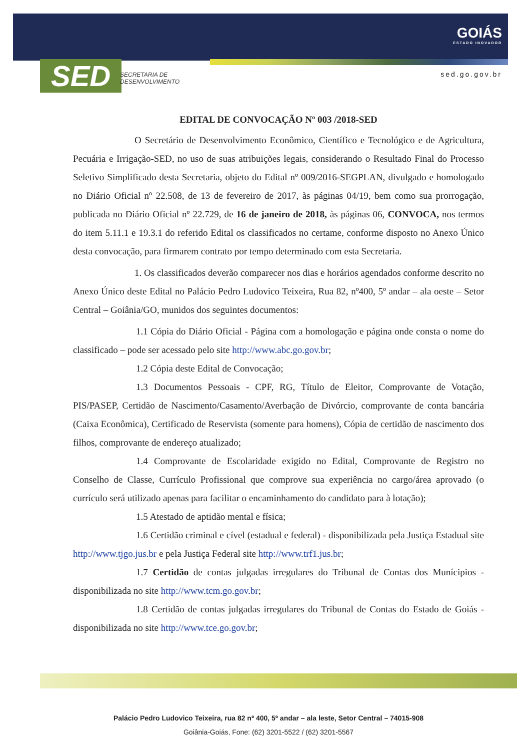SED
SECRETARIA DE
DESENVOLVIMENTO
GOIÁS
ESTADO INOVADOR
sed.go.gov.br
EDITAL DE CONVOCAÇÃO Nº 003 /2018-SED
O Secretário de Desenvolvimento Econômico, Científico e Tecnológico e de Agricultura, Pecuária e Irrigação-SED, no uso de suas atribuições legais, considerando o Resultado Final do Processo Seletivo Simplificado desta Secretaria, objeto do Edital nº 009/2016-SEGPLAN, divulgado e homologado no Diário Oficial nº 22.508, de 13 de fevereiro de 2017, às páginas 04/19, bem como sua prorrogação, publicada no Diário Oficial nº 22.729, de 16 de janeiro de 2018, às páginas 06, CONVOCA, nos termos do item 5.11.1 e 19.3.1 do referido Edital os classificados no certame, conforme disposto no Anexo Único desta convocação, para firmarem contrato por tempo determinado com esta Secretaria.
1. Os classificados deverão comparecer nos dias e horários agendados conforme descrito no Anexo Único deste Edital no Palácio Pedro Ludovico Teixeira, Rua 82, nº400, 5º andar – ala oeste – Setor Central – Goiânia/GO, munidos dos seguintes documentos:
1.1 Cópia do Diário Oficial - Página com a homologação e página onde consta o nome do classificado – pode ser acessado pelo site http://www.abc.go.gov.br;
1.2 Cópia deste Edital de Convocação;
1.3 Documentos Pessoais - CPF, RG, Título de Eleitor, Comprovante de Votação, PIS/PASEP, Certidão de Nascimento/Casamento/Averbação de Divórcio, comprovante de conta bancária (Caixa Econômica), Certificado de Reservista (somente para homens), Cópia de certidão de nascimento dos filhos, comprovante de endereço atualizado;
1.4 Comprovante de Escolaridade exigido no Edital, Comprovante de Registro no Conselho de Classe, Currículo Profissional que comprove sua experiência no cargo/área aprovado (o currículo será utilizado apenas para facilitar o encaminhamento do candidato para à lotação);
1.5 Atestado de aptidão mental e física;
1.6 Certidão criminal e cível (estadual e federal) - disponibilizada pela Justiça Estadual site http://www.tjgo.jus.br e pela Justiça Federal site http://www.trf1.jus.br;
1.7 Certidão de contas julgadas irregulares do Tribunal de Contas dos Munícipios - disponibilizada no site http://www.tcm.go.gov.br;
1.8 Certidão de contas julgadas irregulares do Tribunal de Contas do Estado de Goiás - disponibilizada no site http://www.tce.go.gov.br;
Palácio Pedro Ludovico Teixeira, rua 82 nº 400, 5º andar – ala leste, Setor Central – 74015-908
Goiânia-Goiás, Fone: (62) 3201-5522 / (62) 3201-5567